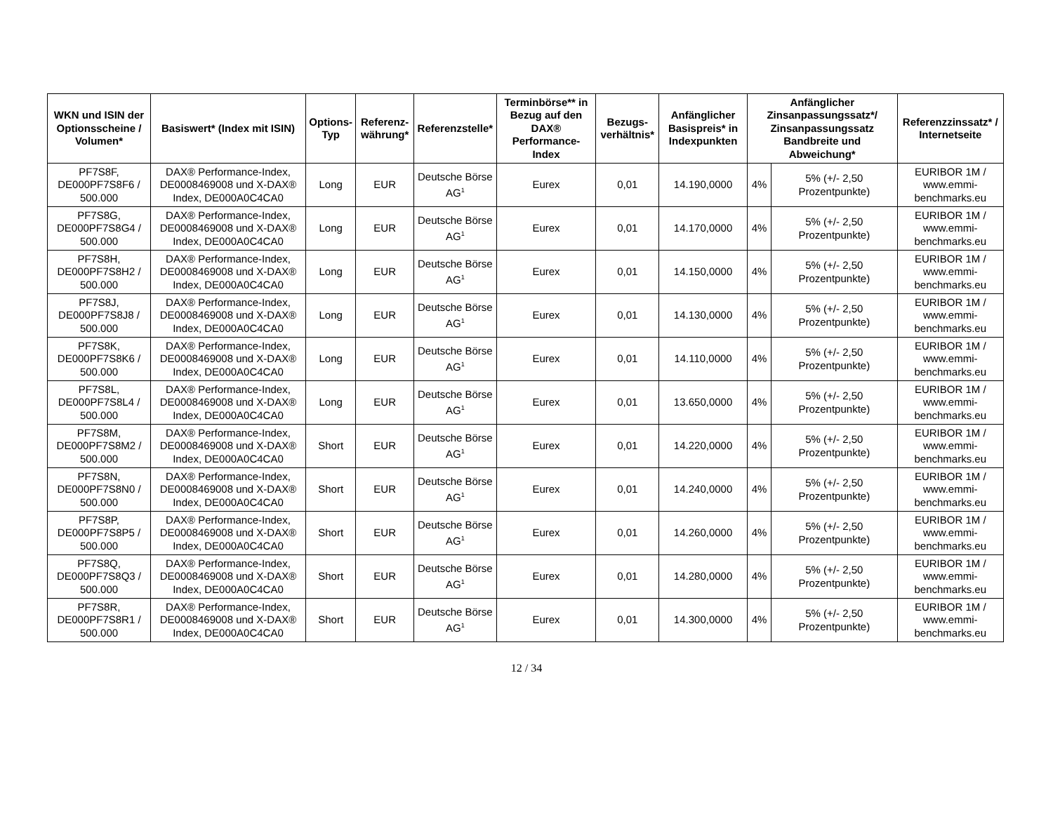| WKN und ISIN der Optionsscheine / Volumen* | Basiswert* (Index mit ISIN) | Options-Typ | Referenz-währung* | Referenzstelle* | Terminbörse** in Bezug auf den DAX® Performance-Index | Bezugs-verhältnis* | Anfänglicher Basispreis* in Indexpunkten | Anfänglicher Zinsanpassungssatz*/ Zinsanpassungssatz Bandbreite und Abweichung* | | Referenzzinssatz* / Internetseite |
| --- | --- | --- | --- | --- | --- | --- | --- | --- | --- | --- |
| PF7S8F, DE000PF7S8F6 / 500.000 | DAX® Performance-Index, DE0008469008 und X-DAX® Index, DE000A0C4CA0 | Long | EUR | Deutsche Börse AG<sup>1</sup> | Eurex | 0,01 | 14.190,0000 | 4% | 5% (+/- 2,50 Prozentpunkte) | EURIBOR 1M / www.emmi-benchmarks.eu |
| PF7S8G, DE000PF7S8G4 / 500.000 | DAX® Performance-Index, DE0008469008 und X-DAX® Index, DE000A0C4CA0 | Long | EUR | Deutsche Börse AG<sup>1</sup> | Eurex | 0,01 | 14.170,0000 | 4% | 5% (+/- 2,50 Prozentpunkte) | EURIBOR 1M / www.emmi-benchmarks.eu |
| PF7S8H, DE000PF7S8H2 / 500.000 | DAX® Performance-Index, DE0008469008 und X-DAX® Index, DE000A0C4CA0 | Long | EUR | Deutsche Börse AG<sup>1</sup> | Eurex | 0,01 | 14.150,0000 | 4% | 5% (+/- 2,50 Prozentpunkte) | EURIBOR 1M / www.emmi-benchmarks.eu |
| PF7S8J, DE000PF7S8J8 / 500.000 | DAX® Performance-Index, DE0008469008 und X-DAX® Index, DE000A0C4CA0 | Long | EUR | Deutsche Börse AG<sup>1</sup> | Eurex | 0,01 | 14.130,0000 | 4% | 5% (+/- 2,50 Prozentpunkte) | EURIBOR 1M / www.emmi-benchmarks.eu |
| PF7S8K, DE000PF7S8K6 / 500.000 | DAX® Performance-Index, DE0008469008 und X-DAX® Index, DE000A0C4CA0 | Long | EUR | Deutsche Börse AG<sup>1</sup> | Eurex | 0,01 | 14.110,0000 | 4% | 5% (+/- 2,50 Prozentpunkte) | EURIBOR 1M / www.emmi-benchmarks.eu |
| PF7S8L, DE000PF7S8L4 / 500.000 | DAX® Performance-Index, DE0008469008 und X-DAX® Index, DE000A0C4CA0 | Long | EUR | Deutsche Börse AG<sup>1</sup> | Eurex | 0,01 | 13.650,0000 | 4% | 5% (+/- 2,50 Prozentpunkte) | EURIBOR 1M / www.emmi-benchmarks.eu |
| PF7S8M, DE000PF7S8M2 / 500.000 | DAX® Performance-Index, DE0008469008 und X-DAX® Index, DE000A0C4CA0 | Short | EUR | Deutsche Börse AG<sup>1</sup> | Eurex | 0,01 | 14.220,0000 | 4% | 5% (+/- 2,50 Prozentpunkte) | EURIBOR 1M / www.emmi-benchmarks.eu |
| PF7S8N, DE000PF7S8N0 / 500.000 | DAX® Performance-Index, DE0008469008 und X-DAX® Index, DE000A0C4CA0 | Short | EUR | Deutsche Börse AG<sup>1</sup> | Eurex | 0,01 | 14.240,0000 | 4% | 5% (+/- 2,50 Prozentpunkte) | EURIBOR 1M / www.emmi-benchmarks.eu |
| PF7S8P, DE000PF7S8P5 / 500.000 | DAX® Performance-Index, DE0008469008 und X-DAX® Index, DE000A0C4CA0 | Short | EUR | Deutsche Börse AG<sup>1</sup> | Eurex | 0,01 | 14.260,0000 | 4% | 5% (+/- 2,50 Prozentpunkte) | EURIBOR 1M / www.emmi-benchmarks.eu |
| PF7S8Q, DE000PF7S8Q3 / 500.000 | DAX® Performance-Index, DE0008469008 und X-DAX® Index, DE000A0C4CA0 | Short | EUR | Deutsche Börse AG<sup>1</sup> | Eurex | 0,01 | 14.280,0000 | 4% | 5% (+/- 2,50 Prozentpunkte) | EURIBOR 1M / www.emmi-benchmarks.eu |
| PF7S8R, DE000PF7S8R1 / 500.000 | DAX® Performance-Index, DE0008469008 und X-DAX® Index, DE000A0C4CA0 | Short | EUR | Deutsche Börse AG<sup>1</sup> | Eurex | 0,01 | 14.300,0000 | 4% | 5% (+/- 2,50 Prozentpunkte) | EURIBOR 1M / www.emmi-benchmarks.eu |
12 / 34